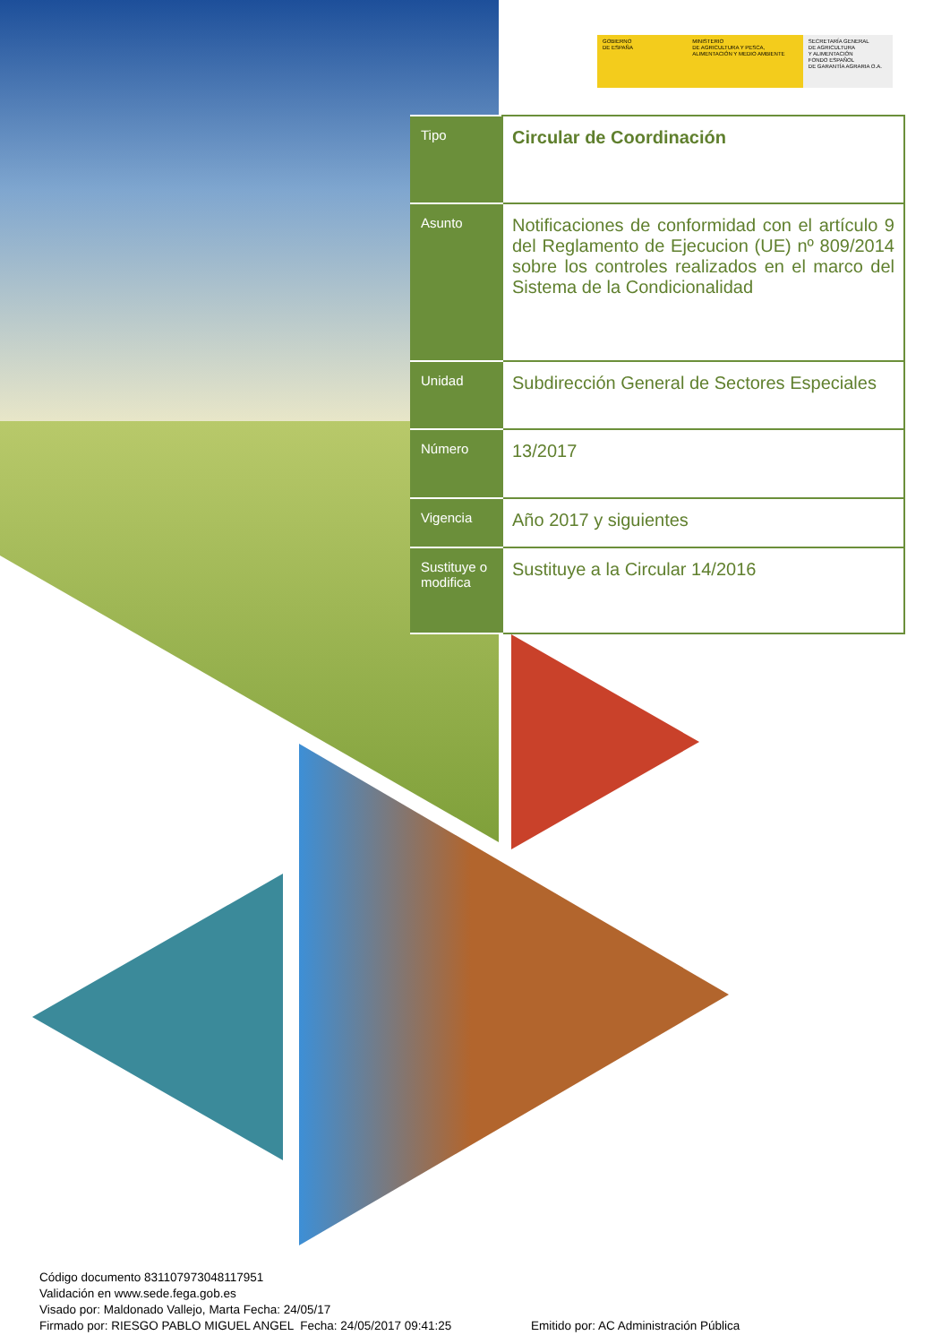GOBIERNO
DE ESPAÑA
MINISTERIO
DE AGRICULTURA Y PESCA,
ALIMENTACIÓN Y MEDIO AMBIENTE
SECRETARÍA GENERAL
DE AGRICULTURA
Y ALIMENTACIÓN
FONDO ESPAÑOL
DE GARANTÍA AGRARIA O.A.
| Tipo | Circular de Coordinación |
| Asunto | Notificaciones de conformidad con el artículo 9 del Reglamento de Ejecucion (UE) nº 809/2014 sobre los controles realizados en el marco del Sistema de la Condicionalidad |
| Unidad | Subdirección General de Sectores Especiales |
| Número | 13/2017 |
| Vigencia | Año 2017 y siguientes |
| Sustituye o modifica | Sustituye a la Circular 14/2016 |
Código documento 8311079730481179​51
Validación en www.sede.fega.gob.es
Visado por: Maldonado Vallejo, Marta Fecha: 24/05/17
Firmado por: RIESGO PABLO MIGUEL ANGEL Fecha: 24/05/2017 09:41:25 Emitido por: AC Administración Pública